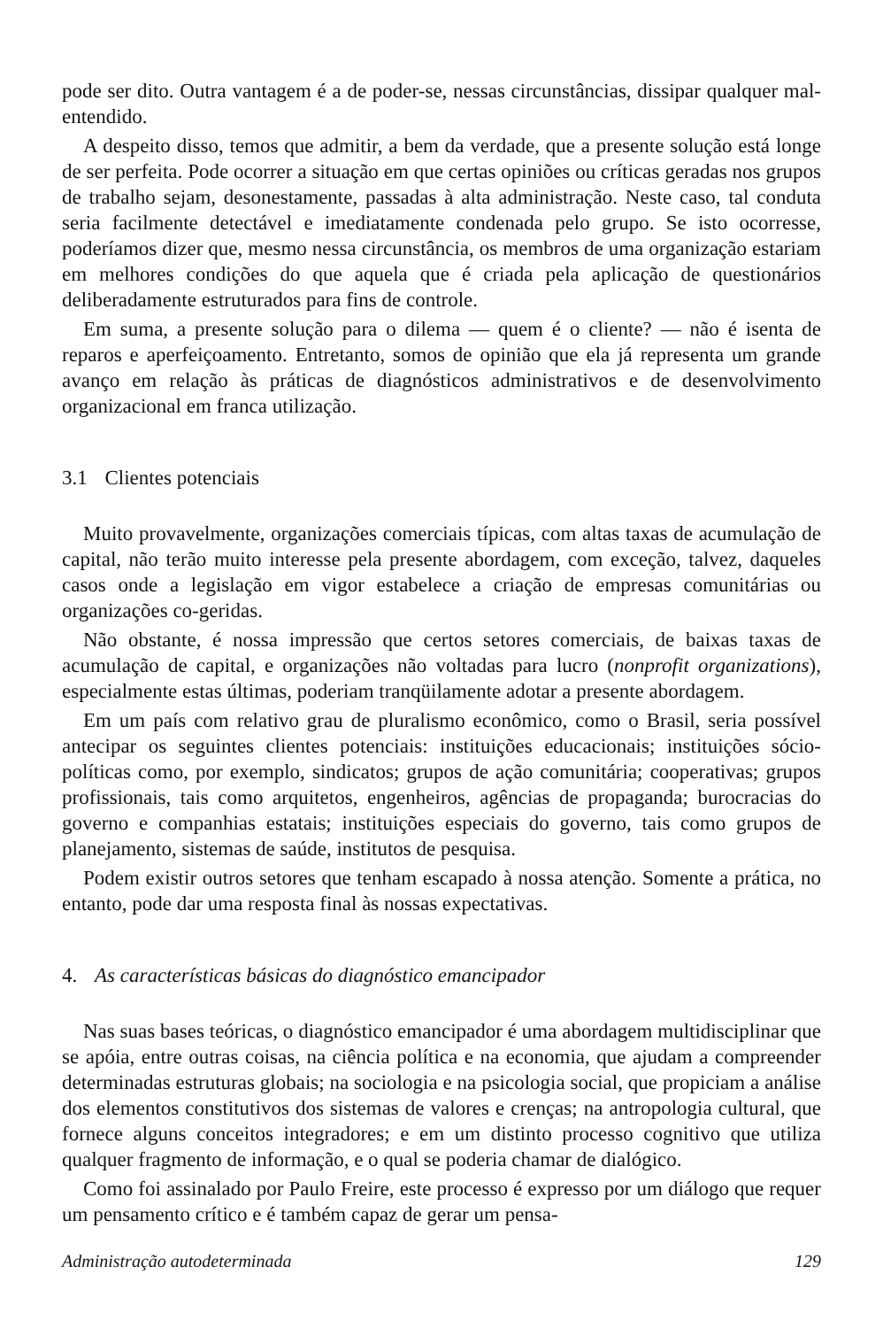pode ser dito. Outra vantagem é a de poder-se, nessas circunstâncias, dissipar qualquer mal-entendido.
A despeito disso, temos que admitir, a bem da verdade, que a presente solução está longe de ser perfeita. Pode ocorrer a situação em que certas opiniões ou críticas geradas nos grupos de trabalho sejam, desonestamente, passadas à alta administração. Neste caso, tal conduta seria facilmente detectável e imediatamente condenada pelo grupo. Se isto ocorresse, poderíamos dizer que, mesmo nessa circunstância, os membros de uma organização estariam em melhores condições do que aquela que é criada pela aplicação de questionários deliberadamente estruturados para fins de controle.
Em suma, a presente solução para o dilema — quem é o cliente? — não é isenta de reparos e aperfeiçoamento. Entretanto, somos de opinião que ela já representa um grande avanço em relação às práticas de diagnósticos administrativos e de desenvolvimento organizacional em franca utilização.
3.1 Clientes potenciais
Muito provavelmente, organizações comerciais típicas, com altas taxas de acumulação de capital, não terão muito interesse pela presente abordagem, com exceção, talvez, daqueles casos onde a legislação em vigor estabelece a criação de empresas comunitárias ou organizações co-geridas.
Não obstante, é nossa impressão que certos setores comerciais, de baixas taxas de acumulação de capital, e organizações não voltadas para lucro (nonprofit organizations), especialmente estas últimas, poderiam tranqüilamente adotar a presente abordagem.
Em um país com relativo grau de pluralismo econômico, como o Brasil, seria possível antecipar os seguintes clientes potenciais: instituições educacionais; instituições sócio-políticas como, por exemplo, sindicatos; grupos de ação comunitária; cooperativas; grupos profissionais, tais como arquitetos, engenheiros, agências de propaganda; burocracias do governo e companhias estatais; instituições especiais do governo, tais como grupos de planejamento, sistemas de saúde, institutos de pesquisa.
Podem existir outros setores que tenham escapado à nossa atenção. Somente a prática, no entanto, pode dar uma resposta final às nossas expectativas.
4. As características básicas do diagnóstico emancipador
Nas suas bases teóricas, o diagnóstico emancipador é uma abordagem multidisciplinar que se apóia, entre outras coisas, na ciência política e na economia, que ajudam a compreender determinadas estruturas globais; na sociologia e na psicologia social, que propiciam a análise dos elementos constitutivos dos sistemas de valores e crenças; na antropologia cultural, que fornece alguns conceitos integradores; e em um distinto processo cognitivo que utiliza qualquer fragmento de informação, e o qual se poderia chamar de dialógico.
Como foi assinalado por Paulo Freire, este processo é expresso por um diálogo que requer um pensamento crítico e é também capaz de gerar um pensa-
Administração autodeterminada 129